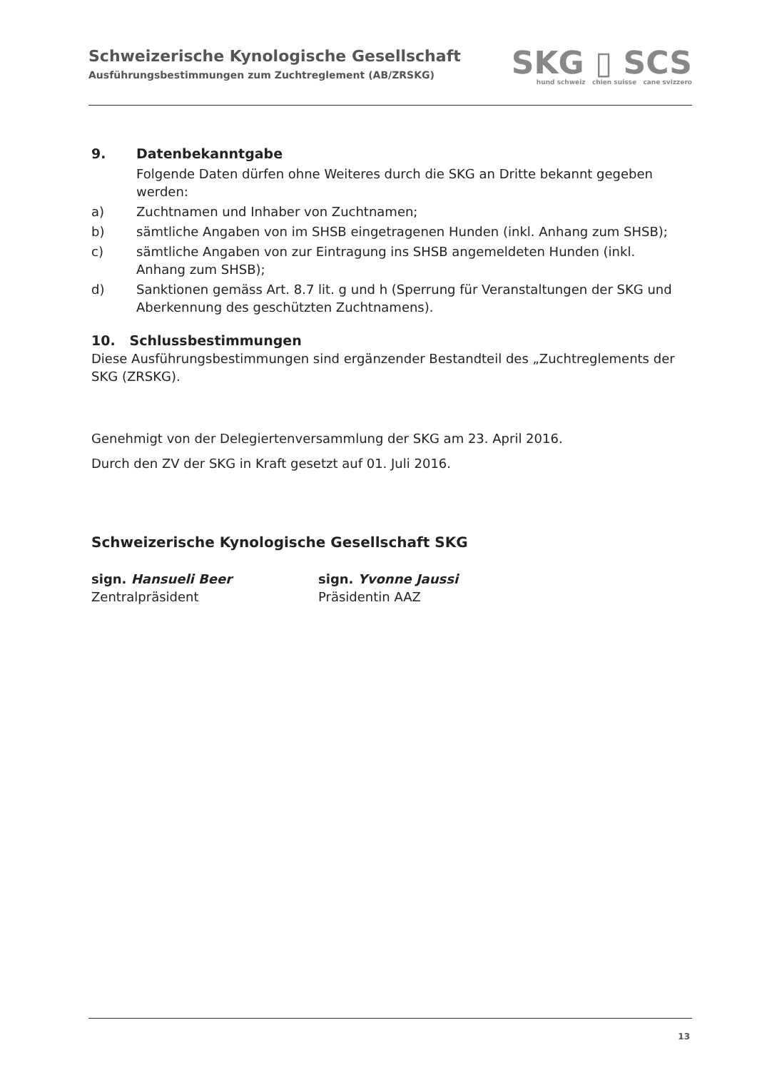Schweizerische Kynologische Gesellschaft
Ausführungsbestimmungen zum Zuchtreglement (AB/ZRSKG)
SKG ▯ SCS
hund schweiz chien suisse cane svizzero
9. Datenbekanntgabe
Folgende Daten dürfen ohne Weiteres durch die SKG an Dritte bekannt gegeben werden:
a) Zuchtnamen und Inhaber von Zuchtnamen;
b) sämtliche Angaben von im SHSB eingetragenen Hunden (inkl. Anhang zum SHSB);
c) sämtliche Angaben von zur Eintragung ins SHSB angemeldeten Hunden (inkl. Anhang zum SHSB);
d) Sanktionen gemäss Art. 8.7 lit. g und h (Sperrung für Veranstaltungen der SKG und Aberkennung des geschützten Zuchtnamens).
10. Schlussbestimmungen
Diese Ausführungsbestimmungen sind ergänzender Bestandteil des „Zuchtreglements der SKG (ZRSKG).
Genehmigt von der Delegiertenversammlung der SKG am 23. April 2016.
Durch den ZV der SKG in Kraft gesetzt auf 01. Juli 2016.
Schweizerische Kynologische Gesellschaft SKG
sign. Hansueli Beer
Zentralpräsident
sign. Yvonne Jaussi
Präsidentin AAZ
13